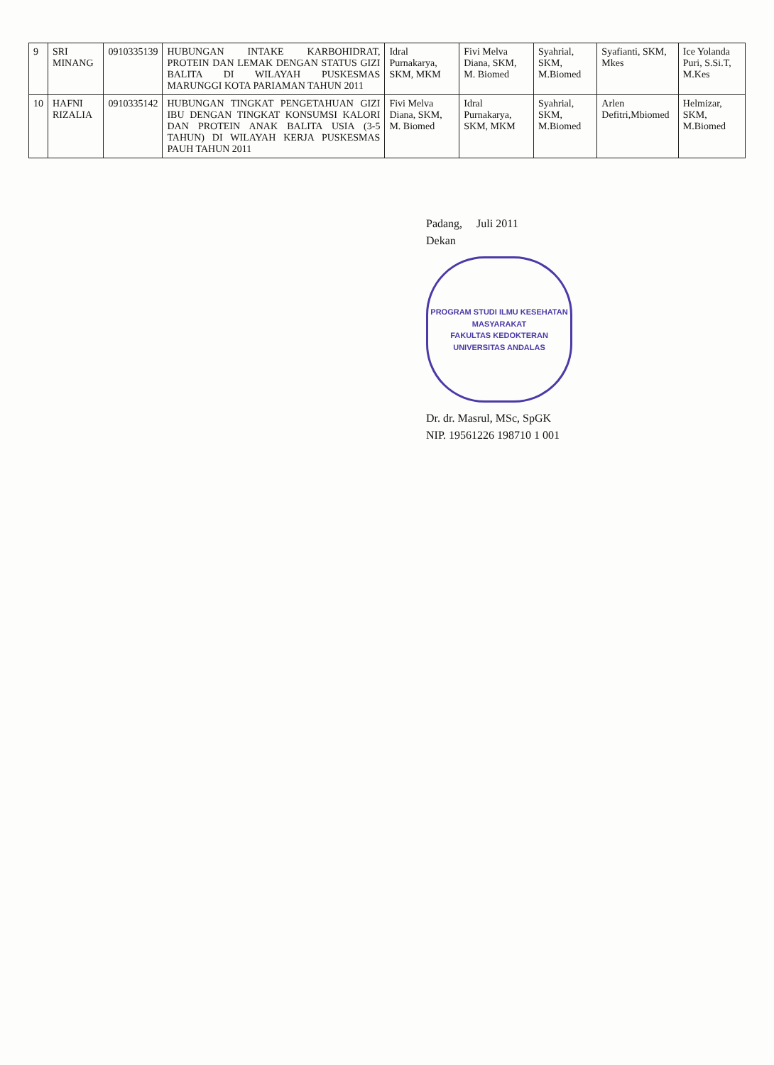| 9 | SRI MINANG | 0910335139 | HUBUNGAN INTAKE KARBOHIDRAT, PROTEIN DAN LEMAK DENGAN STATUS GIZI BALITA DI WILAYAH PUSKESMAS MARUNGGI KOTA PARIAMAN TAHUN 2011 | Idral Purnakarya, SKM, MKM | Fivi Melva Diana, SKM, M. Biomed | Syahrial, SKM, M.Biomed | Syafianti, SKM, Mkes | Ice Yolanda Puri, S.Si.T, M.Kes |
| 10 | HAFNI RIZALIA | 0910335142 | HUBUNGAN TINGKAT PENGETAHUAN GIZI IBU DENGAN TINGKAT KONSUMSI KALORI DAN PROTEIN ANAK BALITA USIA (3-5 TAHUN) DI WILAYAH KERJA PUSKESMAS PAUH TAHUN 2011 | Fivi Melva Diana, SKM, M. Biomed | Idral Purnakarya, SKM, MKM | Syahrial, SKM, M.Biomed | Arlen Defitri,Mbiomed | Helmizar, SKM, M.Biomed |
Padang, Juli 2011
Dekan
PROGRAM STUDI ILMU KESEHATAN MASYARAKAT
FAKULTAS KEDOKTERAN
UNIVERSITAS ANDALAS
Dr. dr. Masrul, MSc, SpGK
NIP. 19561226 198710 1 001